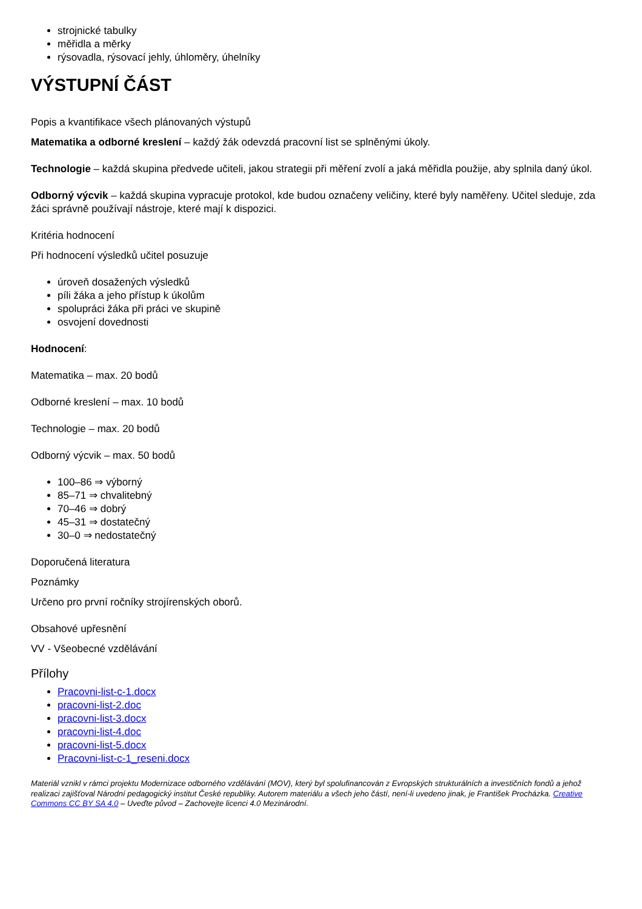strojnické tabulky
měřidla a měrky
rýsovadla, rýsovací jehly, úhloměry, úhelníky
VÝSTUPNÍ ČÁST
Popis a kvantifikace všech plánovaných výstupů
Matematika a odborné kreslení – každý žák odevzdá pracovní list se splněnými úkoly.
Technologie – každá skupina předvede učiteli, jakou strategii při měření zvolí a jaká měřidla použije, aby splnila daný úkol.
Odborný výcvik – každá skupina vypracuje protokol, kde budou označeny veličiny, které byly naměřeny. Učitel sleduje, zda žáci správně používají nástroje, které mají k dispozici.
Kritéria hodnocení
Při hodnocení výsledků učitel posuzuje
úroveň dosažených výsledků
píli žáka a jeho přístup k úkolům
spolupráci žáka při práci ve skupině
osvojení dovednosti
Hodnocení:
Matematika – max. 20 bodů
Odborné kreslení – max. 10 bodů
Technologie – max. 20 bodů
Odborný výcvik – max. 50 bodů
100–86 ⇒ výborný
85–71 ⇒ chvalitebný
70–46 ⇒ dobrý
45–31 ⇒ dostatečný
30–0 ⇒ nedostatečný
Doporučená literatura
Poznámky
Určeno pro první ročníky strojírenských oborů.
Obsahové upřesnění
VV - Všeobecné vzdělávání
Přílohy
Pracovni-list-c-1.docx
pracovni-list-2.doc
pracovni-list-3.docx
pracovni-list-4.doc
pracovni-list-5.docx
Pracovni-list-c-1_reseni.docx
Materiál vznikl v rámci projektu Modernizace odborného vzdělávání (MOV), který byl spolufinancován z Evropských strukturálních a investičních fondů a jehož realizaci zajišťoval Národní pedagogický institut České republiky. Autorem materiálu a všech jeho částí, není-li uvedeno jinak, je František Procházka. Creative Commons CC BY SA 4.0 – Uveďte původ – Zachovejte licenci 4.0 Mezinárodní.